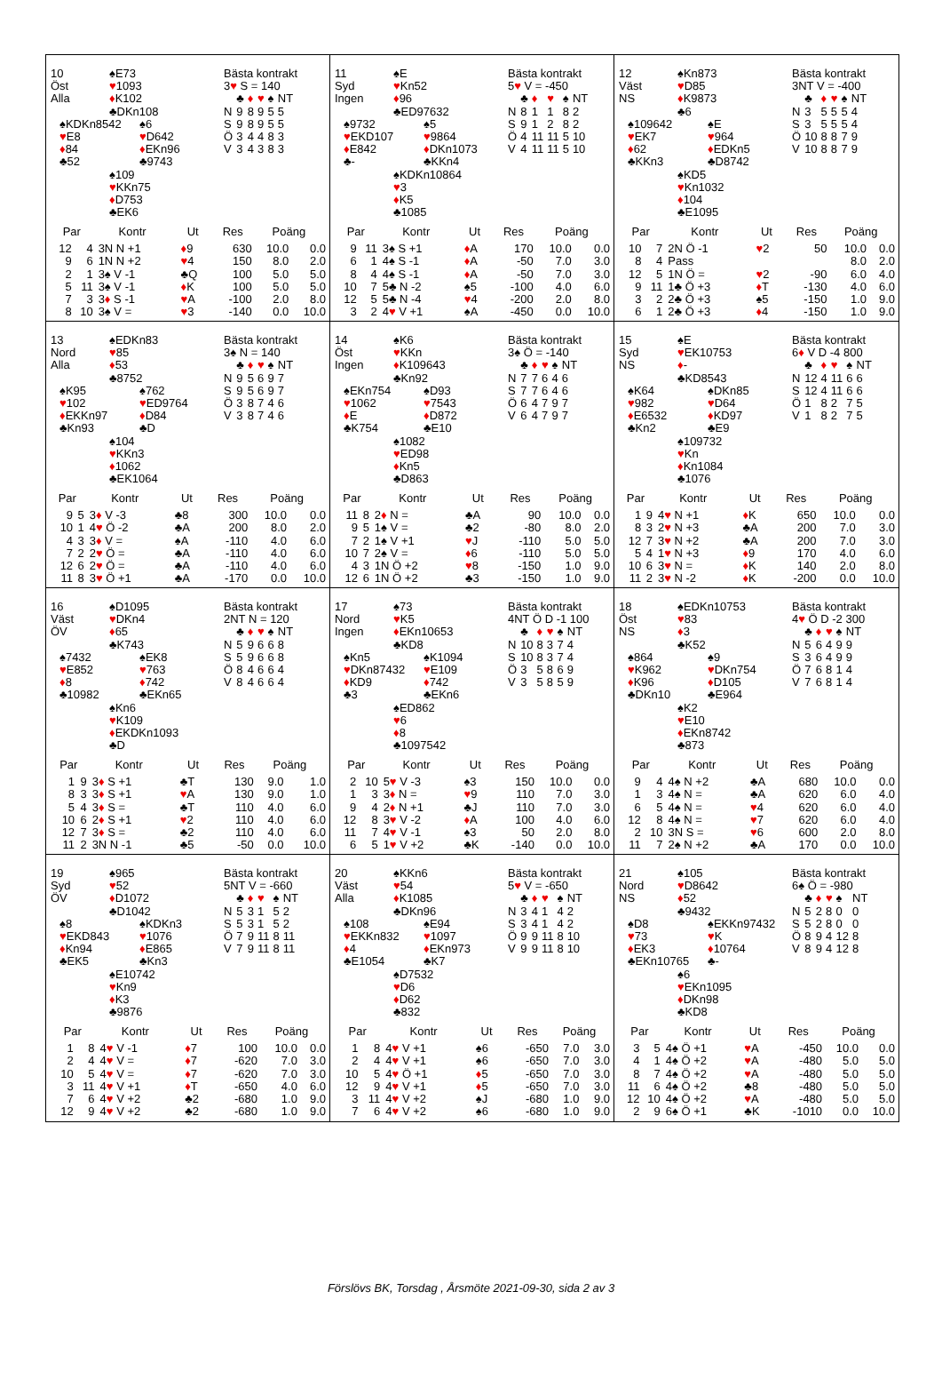10
Öst
Alla
♠E73
♥1093
♦K102
♣DKn108
♠KDKn8542
♥E8
♦84
♣52
♠6
♥D642
♦EKn96
♣9743
♠109
♥KKn75
♦D753
♣EK6
Bästa kontrakt
3♥ S = 140
| | ♣ | ♦ | ♥ | ♠ | NT |
| N | 9 | 8 | 9 | 5 | 5 |
| S | 9 | 8 | 9 | 5 | 5 |
| Ö | 3 | 4 | 4 | 8 | 3 |
| V | 3 | 4 | 3 | 8 | 3 |
| Par | | Kontr | Ut | Res | Poäng | |
| --- | --- | --- | --- | --- | --- | --- |
| 12 | 4 | 3N N +1 | ♦ 9 | 630 | 10.0 | 0.0 |
| 9 | 6 | 1N N +2 | ♥ 4 | 150 | 8.0 | 2.0 |
| 2 | 1 | 3♠ V -1 | ♣Q | 100 | 5.0 | 5.0 |
| 5 | 11 | 3♠ V -1 | ♦ K | 100 | 5.0 | 5.0 |
| 7 | 3 | 3 ♦ S -1 | ♥ A | -100 | 2.0 | 8.0 |
| 8 | 10 | 3♠ V = | ♥ 3 | -140 | 0.0 | 10.0 |
11
Syd
Ingen
♠E
♥Kn52
♦96
♣ED97632
♠9732
♥EKD107
♦E842
♣-
♠5
♥9864
♦DKn1073
♣KKn4
♠KDKn10864
♥3
♦K5
♣1085
Bästa kontrakt
5♥ V = -450
| | ♣ | ♦ | ♥ | ♠ | NT |
| N | 8 | 1 | 1 | 8 | 2 |
| S | 9 | 1 | 2 | 8 | 2 |
| Ö | 4 | 11 | 11 | 5 | 10 |
| V | 4 | 11 | 11 | 5 | 10 |
| Par | | Kontr | Ut | Res | Poäng | |
| --- | --- | --- | --- | --- | --- | --- |
| 9 | 11 | 3♠ S +1 | ♦ A | 170 | 10.0 | 0.0 |
| 6 | 1 | 4♠ S -1 | ♦ A | -50 | 7.0 | 3.0 |
| 8 | 4 | 4♠ S -1 | ♦ A | -50 | 7.0 | 3.0 |
| 10 | 7 | 5♣ N -2 | ♠5 | -100 | 4.0 | 6.0 |
| 12 | 5 | 5♣ N -4 | ♥ 4 | -200 | 2.0 | 8.0 |
| 3 | 2 | 4 ♥ V +1 | ♠A | -450 | 0.0 | 10.0 |
12
Väst
NS
♠Kn873
♥D85
♦K9873
♣6
♠109642
♥EK7
♦62
♣KKn3
♠E
♥964
♦EDKn5
♣D8742
♠KD5
♥Kn1032
♦104
♣E1095
Bästa kontrakt
3NT V = -400
| | ♣ | ♦ | ♥ | ♠ | NT |
| N | 3 | 5 | 5 | 5 | 4 |
| S | 3 | 5 | 5 | 5 | 4 |
| Ö | 10 | 8 | 8 | 7 | 9 |
| V | 10 | 8 | 8 | 7 | 9 |
| Par | | Kontr | Ut | Res | Poäng | |
| --- | --- | --- | --- | --- | --- | --- |
| 10 | 7 | 2N Ö -1 | ♥ 2 | 50 | 10.0 | 0.0 |
| 8 | 4 | Pass | | | 8.0 | 2.0 |
| 12 | 5 | 1N Ö = | ♥ 2 | -90 | 6.0 | 4.0 |
| 9 | 11 | 1♣ Ö +3 | ♦ T | -130 | 4.0 | 6.0 |
| 3 | 2 | 2♣ Ö +3 | ♠5 | -150 | 1.0 | 9.0 |
| 6 | 1 | 2♣ Ö +3 | ♦ 4 | -150 | 1.0 | 9.0 |
13
Nord
Alla
♠EDKn83
♥85
♦53
♣8752
♠K95
♥102
♦EKKn97
♣Kn93
♠762
♥ED9764
♦D84
♣D
♠104
♥KKn3
♦1062
♣EK1064
Bästa kontrakt
3♠ N = 140
| | ♣ | ♦ | ♥ | ♠ | NT |
| N | 9 | 5 | 6 | 9 | 7 |
| S | 9 | 5 | 6 | 9 | 7 |
| Ö | 3 | 8 | 7 | 4 | 6 |
| V | 3 | 8 | 7 | 4 | 6 |
| Par | | Kontr | Ut | Res | Poäng | |
| --- | --- | --- | --- | --- | --- | --- |
| 9 | 5 | 3 ♦ V -3 | ♣8 | 300 | 10.0 | 0.0 |
| 10 | 1 | 4 ♥ Ö -2 | ♣A | 200 | 8.0 | 2.0 |
| 4 | 3 | 3 ♦ V = | ♠A | -110 | 4.0 | 6.0 |
| 7 | 2 | 2 ♥ Ö = | ♣A | -110 | 4.0 | 6.0 |
| 12 | 6 | 2 ♥ Ö = | ♣A | -110 | 4.0 | 6.0 |
| 11 | 8 | 3 ♥ Ö +1 | ♣A | -170 | 0.0 | 10.0 |
14
Öst
Ingen
♠K6
♥KKn
♦K109643
♣Kn92
♠EKn754
♥1062
♦E
♣K754
♠D93
♥7543
♦D872
♣E10
♠1082
♥ED98
♦Kn5
♣D863
Bästa kontrakt
3♠ Ö = -140
| | ♣ | ♦ | ♥ | ♠ | NT |
| N | 7 | 7 | 6 | 4 | 6 |
| S | 7 | 7 | 6 | 4 | 6 |
| Ö | 6 | 4 | 7 | 9 | 7 |
| V | 6 | 4 | 7 | 9 | 7 |
| Par | | Kontr | Ut | Res | Poäng | |
| --- | --- | --- | --- | --- | --- | --- |
| 11 | 8 | 2 ♦ N = | ♣A | 90 | 10.0 | 0.0 |
| 9 | 5 | 1♠ V = | ♣2 | -80 | 8.0 | 2.0 |
| 7 | 2 | 1♠ V +1 | ♥ J | -110 | 5.0 | 5.0 |
| 10 | 7 | 2♠ V = | ♦ 6 | -110 | 5.0 | 5.0 |
| 4 | 3 | 1N Ö +2 | ♥ 8 | -150 | 1.0 | 9.0 |
| 12 | 6 | 1N Ö +2 | ♣3 | -150 | 1.0 | 9.0 |
15
Syd
NS
♠E
♥EK10753
♦-
♣KD8543
♠K64
♥982
♦E6532
♣Kn2
♠DKn85
♥D64
♦KD97
♣E9
♠109732
♥Kn
♦Kn1084
♣1076
Bästa kontrakt
6♦ V D -4 800
| | ♣ | ♦ | ♥ | ♠ | NT |
| N | 12 | 4 | 11 | 6 | 6 |
| S | 12 | 4 | 11 | 6 | 6 |
| Ö | 1 | 8 | 2 | 7 | 5 |
| V | 1 | 8 | 2 | 7 | 5 |
| Par | | Kontr | Ut | Res | Poäng | |
| --- | --- | --- | --- | --- | --- | --- |
| 1 | 9 | 4 ♥ N +1 | ♦ K | 650 | 10.0 | 0.0 |
| 8 | 3 | 2 ♥ N +3 | ♣A | 200 | 7.0 | 3.0 |
| 12 | 7 | 3 ♥ N +2 | ♣A | 200 | 7.0 | 3.0 |
| 5 | 4 | 1 ♥ N +3 | ♦ 9 | 170 | 4.0 | 6.0 |
| 10 | 6 | 3 ♥ N = | ♦ K | 140 | 2.0 | 8.0 |
| 11 | 2 | 3 ♥ N -2 | ♦ K | -200 | 0.0 | 10.0 |
16
Väst
ÖV
♠D1095
♥DKn4
♦65
♣K743
♠7432
♥E852
♦8
♣10982
♠EK8
♥763
♦742
♣EKn65
♠Kn6
♥K109
♦EKDKn1093
♣D
Bästa kontrakt
2NT N = 120
| | ♣ | ♦ | ♥ | ♠ | NT |
| N | 5 | 9 | 6 | 6 | 8 |
| S | 5 | 9 | 6 | 6 | 8 |
| Ö | 8 | 4 | 6 | 6 | 4 |
| V | 8 | 4 | 6 | 6 | 4 |
| Par | | Kontr | Ut | Res | Poäng | |
| --- | --- | --- | --- | --- | --- | --- |
| 1 | 9 | 3 ♦ S +1 | ♣T | 130 | 9.0 | 1.0 |
| 8 | 3 | 3 ♦ S +1 | ♥ A | 130 | 9.0 | 1.0 |
| 5 | 4 | 3 ♦ S = | ♣T | 110 | 4.0 | 6.0 |
| 10 | 6 | 2 ♦ S +1 | ♥ 2 | 110 | 4.0 | 6.0 |
| 12 | 7 | 3 ♦ S = | ♣2 | 110 | 4.0 | 6.0 |
| 11 | 2 | 3N N -1 | ♣5 | -50 | 0.0 | 10.0 |
17
Nord
Ingen
♠73
♥K5
♦EKn10653
♣KD8
♠Kn5
♥DKn87432
♦KD9
♣3
♠K1094
♥E109
♦742
♣EKn6
♠ED862
♥6
♦8
♣1097542
Bästa kontrakt
4NT Ö D -1 100
| | ♣ | ♦ | ♥ | ♠ | NT |
| N | 10 | 8 | 3 | 7 | 4 |
| S | 10 | 8 | 3 | 7 | 4 |
| Ö | 3 | 5 | 8 | 6 | 9 |
| V | 3 | 5 | 8 | 5 | 9 |
| Par | | Kontr | Ut | Res | Poäng | |
| --- | --- | --- | --- | --- | --- | --- |
| 2 | 10 | 5 ♥ V -3 | ♠3 | 150 | 10.0 | 0.0 |
| 1 | 3 | 3 ♦ N = | ♥ 9 | 110 | 7.0 | 3.0 |
| 9 | 4 | 2 ♦ N +1 | ♣J | 110 | 7.0 | 3.0 |
| 12 | 8 | 3 ♥ V -2 | ♦ A | 100 | 4.0 | 6.0 |
| 11 | 7 | 4 ♥ V -1 | ♠3 | 50 | 2.0 | 8.0 |
| 6 | 5 | 1 ♥ V +2 | ♣K | -140 | 0.0 | 10.0 |
18
Öst
NS
♠EDKn10753
♥83
♦3
♣K52
♠864
♥K962
♦K96
♣DKn10
♠9
♥DKn754
♦D105
♣E964
♠K2
♥E10
♦EKn8742
♣873
Bästa kontrakt
4♥ Ö D -2 300
| | ♣ | ♦ | ♥ | ♠ | NT |
| N | 5 | 6 | 4 | 9 | 9 |
| S | 3 | 6 | 4 | 9 | 9 |
| Ö | 7 | 6 | 8 | 1 | 4 |
| V | 7 | 6 | 8 | 1 | 4 |
| Par | | Kontr | Ut | Res | Poäng | |
| --- | --- | --- | --- | --- | --- | --- |
| 9 | 4 | 4♠ N +2 | ♣A | 680 | 10.0 | 0.0 |
| 1 | 3 | 4♠ N = | ♣A | 620 | 6.0 | 4.0 |
| 6 | 5 | 4♠ N = | ♥ 4 | 620 | 6.0 | 4.0 |
| 12 | 8 | 4♠ N = | ♥ 7 | 620 | 6.0 | 4.0 |
| 2 | 10 | 3N S = | ♥ 6 | 600 | 2.0 | 8.0 |
| 11 | 7 | 2♠ N +2 | ♣A | 170 | 0.0 | 10.0 |
19
Syd
ÖV
♠965
♥52
♦D1072
♣D1042
♠8
♥EKD843
♦Kn94
♣EK5
♠KDKn3
♥1076
♦E865
♣Kn3
♠E10742
♥Kn9
♦K3
♣9876
Bästa kontrakt
5NT V = -660
| | ♣ | ♦ | ♥ | ♠ | NT |
| N | 5 | 3 | 1 | 5 | 2 |
| S | 5 | 3 | 1 | 5 | 2 |
| Ö | 7 | 9 | 11 | 8 | 11 |
| V | 7 | 9 | 11 | 8 | 11 |
| Par | | Kontr | Ut | Res | Poäng | |
| --- | --- | --- | --- | --- | --- | --- |
| 1 | 8 | 4 ♥ V -1 | ♦ 7 | 100 | 10.0 | 0.0 |
| 2 | 4 | 4 ♥ V = | ♦ 7 | -620 | 7.0 | 3.0 |
| 10 | 5 | 4 ♥ V = | ♦ 7 | -620 | 7.0 | 3.0 |
| 3 | 11 | 4 ♥ V +1 | ♦ T | -650 | 4.0 | 6.0 |
| 7 | 6 | 4 ♥ V +2 | ♣2 | -680 | 1.0 | 9.0 |
| 12 | 9 | 4 ♥ V +2 | ♣2 | -680 | 1.0 | 9.0 |
20
Väst
Alla
♠KKn6
♥54
♦K1085
♣DKn96
♠108
♥EKKn832
♦4
♣E1054
♠E94
♥1097
♦EKn973
♣K7
♠D7532
♥D6
♦D62
♣832
Bästa kontrakt
5♥ V = -650
| | ♣ | ♦ | ♥ | ♠ | NT |
| N | 3 | 4 | 1 | 4 | 2 |
| S | 3 | 4 | 1 | 4 | 2 |
| Ö | 9 | 9 | 11 | 8 | 10 |
| V | 9 | 9 | 11 | 8 | 10 |
| Par | | Kontr | Ut | Res | Poäng | |
| --- | --- | --- | --- | --- | --- | --- |
| 1 | 8 | 4 ♥ V +1 | ♠6 | -650 | 7.0 | 3.0 |
| 2 | 4 | 4 ♥ V +1 | ♠6 | -650 | 7.0 | 3.0 |
| 10 | 5 | 4 ♥ Ö +1 | ♦ 5 | -650 | 7.0 | 3.0 |
| 12 | 9 | 4 ♥ V +1 | ♦ 5 | -650 | 7.0 | 3.0 |
| 3 | 11 | 4 ♥ V +2 | ♠J | -680 | 1.0 | 9.0 |
| 7 | 6 | 4 ♥ V +2 | ♠6 | -680 | 1.0 | 9.0 |
21
Nord
NS
♠105
♥D8642
♦52
♣9432
♠D8
♥73
♦EK3
♣EKn10765
♠EKKn97432
♥K
♦10764
♣-
♠6
♥EKn1095
♦DKn98
♣KD8
Bästa kontrakt
6♠ Ö = -980
| | ♣ | ♦ | ♥ | ♠ | NT |
| N | 5 | 2 | 8 | 0 | 0 |
| S | 5 | 2 | 8 | 0 | 0 |
| Ö | 8 | 9 | 4 | 12 | 8 |
| V | 8 | 9 | 4 | 12 | 8 |
| Par | | Kontr | Ut | Res | Poäng | |
| --- | --- | --- | --- | --- | --- | --- |
| 3 | 5 | 4♠ Ö +1 | ♥ A | -450 | 10.0 | 0.0 |
| 4 | 1 | 4♠ Ö +2 | ♥ A | -480 | 5.0 | 5.0 |
| 8 | 7 | 4♠ Ö +2 | ♥ A | -480 | 5.0 | 5.0 |
| 11 | 6 | 4♠ Ö +2 | ♣8 | -480 | 5.0 | 5.0 |
| 12 | 10 | 4♠ Ö +2 | ♥ A | -480 | 5.0 | 5.0 |
| 2 | 9 | 6♠ Ö +1 | ♣K | -1010 | 0.0 | 10.0 |
Förslövs BK, Torsdag , Årsmöte 2021-09-30, sida 2 av 3